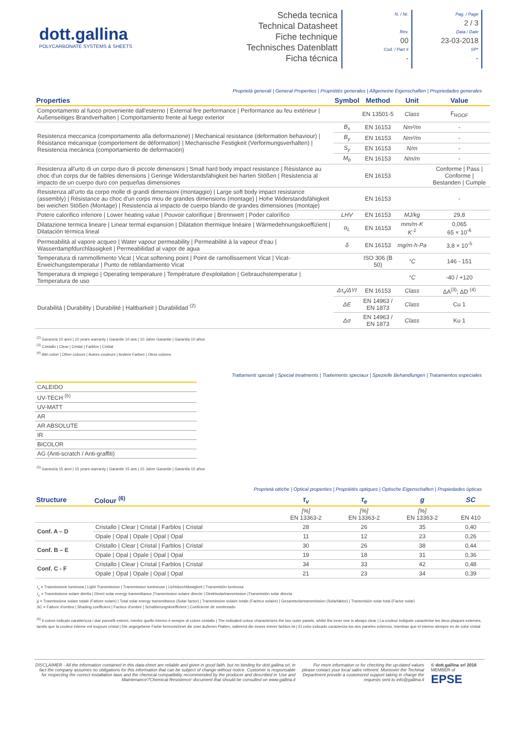dott.gallina
POLYCARBONATE SYSTEMS & SHEETS
Scheda tecnica
Technical Datasheet
Fiche technique
Technisches Datenblatt
Ficha técnica
N. / Nr.
Rev.
00
Cod. / Part #
-
Pag. / Page
2 / 3
Data / Date
23-03-2018
SP*
-
Proprietà generali | General Properties | Propriétés generales | Allgemeine Eigenschaften | Propriedades generales
| Properties | Symbol | Method | Unit | Value |
| --- | --- | --- | --- | --- |
| Comportamento al fuoco proveniente dall'esterno / External fire performance / Performance au feu extérieur / Außenseitiges Brandverhalten / Comportamiento frente al fuego exterior | | EN 13501-5 | Class | F<sub>ROOF</sub> |
| Resistenza meccanica (comportamento alla deformazione) / Mechanical resistance (deformation behaviour) / Résistance mécanique (comportement de déformation) / Mechanische Festigkeit (Verformungsverhalten) / Resistencia mecánica (comportamiento de deformación) | B<sub>x</sub> | EN 16153 | Nm²/m | - |
| | B<sub>y</sub> | EN 16153 | Nm²/m | - |
| | S<sub>y</sub> | EN 16153 | N/m | - |
| | M<sub>b</sub> | EN 16153 | Nm/m | - |
| Resistenza all'urto di un corpo duro di piccole dimensioni / Small hard body impact resistance / Résistance au choc d'un corps dur de faibles dimensions / Geringe Widerstandsfähigkeit bei harten Stößen / Resistencia al impacto de un cuerpo duro con pequeñas dimensiones | | EN 16153 | | Conforme / Pass / Conforme / Bestanden / Cumple |
| Resistenza all'urto da corpo molle di grandi dimensioni (montaggio) / Large soft body impact resistance (assembly) / Résistance au choc d'un corps mou de grandes dimensions (montage) / Hohe Widerstandsfähigkeit bei weichen Stößen (Montage) / Resistencia al impacto de cuerpo blando de grandes dimensiones (montaje) | | EN 16153 | | - |
| Potere calorifico inferiore / Lower heating value / Pouvoir calorifique / Brennwert / Poder calorífico | LHV | EN 16153 | MJ/kg | 29,8 |
| Dilatazione termica lineare / Linear termal expansion / Dilatation thermique linéaire / Wärmedehnungskoeffizient / Dilatación térmica lineal | α<sub>L</sub> | EN 16153 | mm/m·K K<sup>-1</sup> | 0,065 65 × 10<sup>-6</sup> |
| Permeabilità al vapore acqueo / Water vapour permeability / Permeabilité à la vapeur d'eau / Wasserdampfdurchlässigkeit / Permeabilidad al vapor de agua | δ | EN 16153 | mg/m·h·Pa | 3,8 × 10<sup>-5</sup> |
| Temperatura di rammollimento Vicat / Vicat softening point / Point de ramollissement Vicat / Vicat-Erweichungstemperatur / Punto de reblandamiento Vicat | | ISO 306 (B 50) | °C | 146 - 151 |
| Temperatura di impiego / Operating temperature / Température d'exploitation / Gebrauchstemperatur / Temperatura de uso | | | °C | -40 / +120 |
| Durabilità / Durability / Durabilité / Haltbarkeit / Durabilidad <sup>(2)</sup> | Δτ<sub>v</sub>/ΔYI | EN 16153 | Class | ΔA<sup>(3)</sup>; ΔD <sup>(4)</sup> |
| | ΔE | EN 14963 / EN 1873 | Class | Cu 1 |
| | Δσ | EN 14963 / EN 1873 | Class | Ku 1 |
<sup>(2)</sup> Garanzia 10 anni | 10 years warranty | Garantie 10 ans | 10 Jahre Garantie | Garantía 10 años
<sup>(3)</sup> Cristallo | Clear | Cristal | Farblos | Cristal
<sup>(4)</sup> Altri colori | Other colours | Autres couleurs | Andere Farben | Otros colores
Trattamenti speciali | Special treatments | Traitements speciaux | Spezielle Behandlungen | Tratamientos especiales
| CALEIDO |
| UV-TECH <sup>(5)</sup> |
| UV-MATT |
| AR |
| AR ABSOLUTE |
| IR |
| BICOLOR |
| AG (Anti-scratch / Anti-graffiti) |
<sup>(5)</sup> Garanzia 15 anni | 15 years warranty | Garantie 15 ans | 15 Jahre Garantie | Garantía 15 años
Proprietà ottiche | Optical properties | Propriétés optiques | Optische Eigenschaften | Propiedades ópticas
| Structure | Colour <sup>(6)</sup> | τ<sub>v</sub> | τ<sub>e</sub> | g | SC |
| --- | --- | --- | --- | --- | --- |
| | | [%] EN 13363-2 | [%] EN 13363-2 | [%] EN 13363-2 | EN 410 |
| Conf. A – D | Cristallo / Clear / Cristal / Farblos / Cristal | 28 | 26 | 35 | 0,40 |
| | Opale / Opal / Opale / Opal / Opal | 11 | 12 | 23 | 0,26 |
| Conf. B – E | Cristallo / Clear / Cristal / Farblos / Cristal | 30 | 26 | 38 | 0,44 |
| | Opale / Opal / Opale / Opal / Opal | 19 | 18 | 31 | 0,36 |
| Conf. C - F | Cristallo / Clear / Cristal / Farblos / Cristal | 34 | 33 | 42 | 0,48 |
| | Opale / Opal / Opale / Opal / Opal | 21 | 23 | 34 | 0,39 |
τ<sub>v</sub> = Trasmissione luminosa | Light Transmission | Transmission lumineuse | Lichtdurchlässigkeit | Transmisión luminosa
τ<sub>e</sub> = Trasmissione solare diretta | Direct solar energy transmittance |Transmission solaire directe | Direktsolartransmission |Transmisión solar directa
g = Trasmissione solare totale (Fattore solare) | Total solar energy transmittance (Solar factor) | Transmission solaire totale (Facteur solaire) | Gesamtsolartransmission (Solarfaktor) | Transmisión solar total (Factor solar)
SC = Fattore d'ombra | Shading coefficient | Facteur d'ombre | Schattierungskoeffizient | Coeficiente de sombreado
<sup>(6)</sup> Il colore indicato caratterizza i due pannelli esterni, mentre quello interno è sempre di colore cristallo | The indicated colour characterizes the two outer panels, whilst the inner one is always clear | La couleur indiquée caractérise les deux plaques externes, tandis que la couleur interne est toujours cristal | Die angegebene Farbe kennzeichnet die zwei äußeren Platten, während die innere immer farblos ist | El color indicado caracteriza los dos paneles externos, mientras que el interno siempre es de color cristal
DISCLAIMER - All the information contained in this data-sheet are reliable and given in good faith, but no binding for dott.gallina srl, in fact the company assumes no obligations for this information that can be subject of change without notice. Customer is responsable for respecting the correct installation laws and the chemical compatibility recommended by the producer and described in 'Use and Maintenance'/'Chemical Resistence' document that should be consulted on www.gallina.it
For more information or for checking the up-dated values please contact your local sales referent. Moreover the Techinal Department provide a customized support taking in charge the requests sent to info@gallina.it
© dott.gallina srl 2016
MEMBER of
EPSE